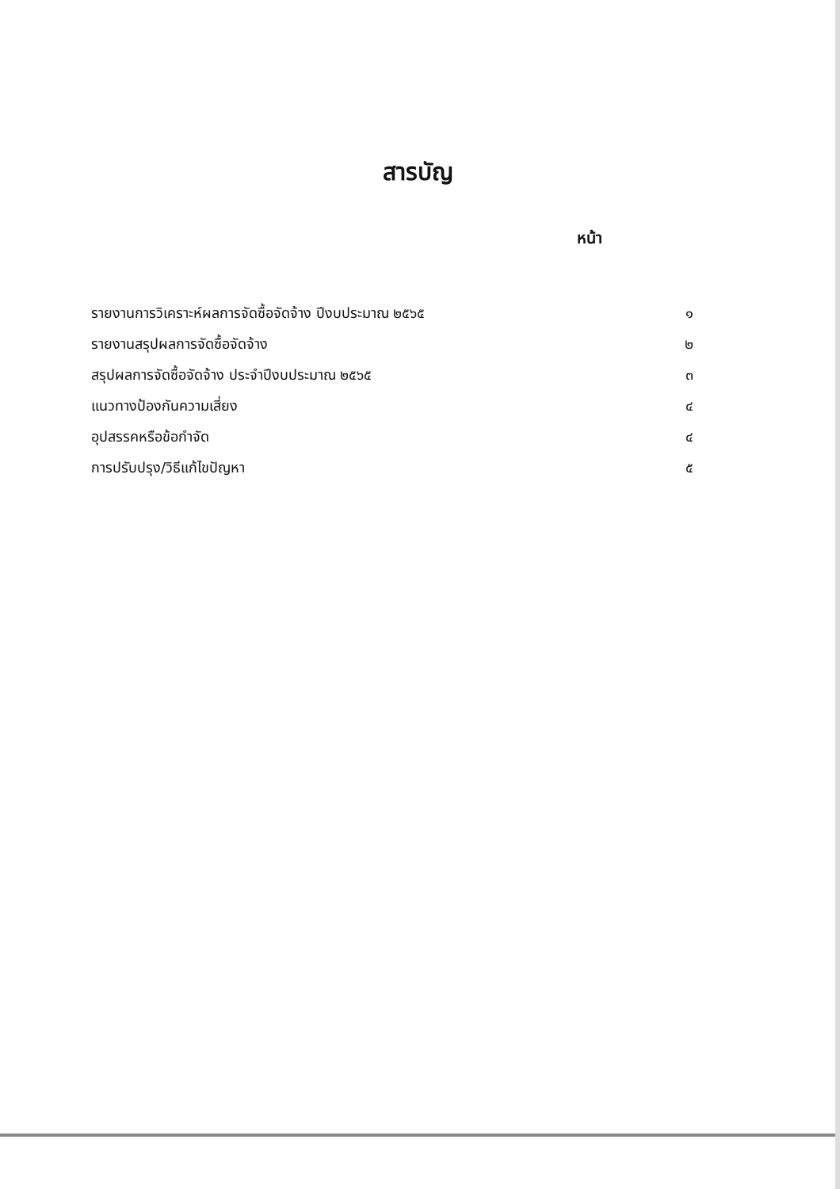สารบัญ
หน้า
| รายงานการวิเคราะห์ผลการจัดซื้อจัดจ้าง ปีงบประมาณ ๒๕๖๕ | ๑ |
| รายงานสรุปผลการจัดซื้อจัดจ้าง | ๒ |
| สรุปผลการจัดซื้อจัดจ้าง ประจำปีงบประมาณ ๒๕๖๕ | ๓ |
| แนวทางป้องกันความเสี่ยง | ๔ |
| อุปสรรคหรือข้อกำจัด | ๔ |
| การปรับปรุง/วิธีแก้ไขปัญหา | ๕ |